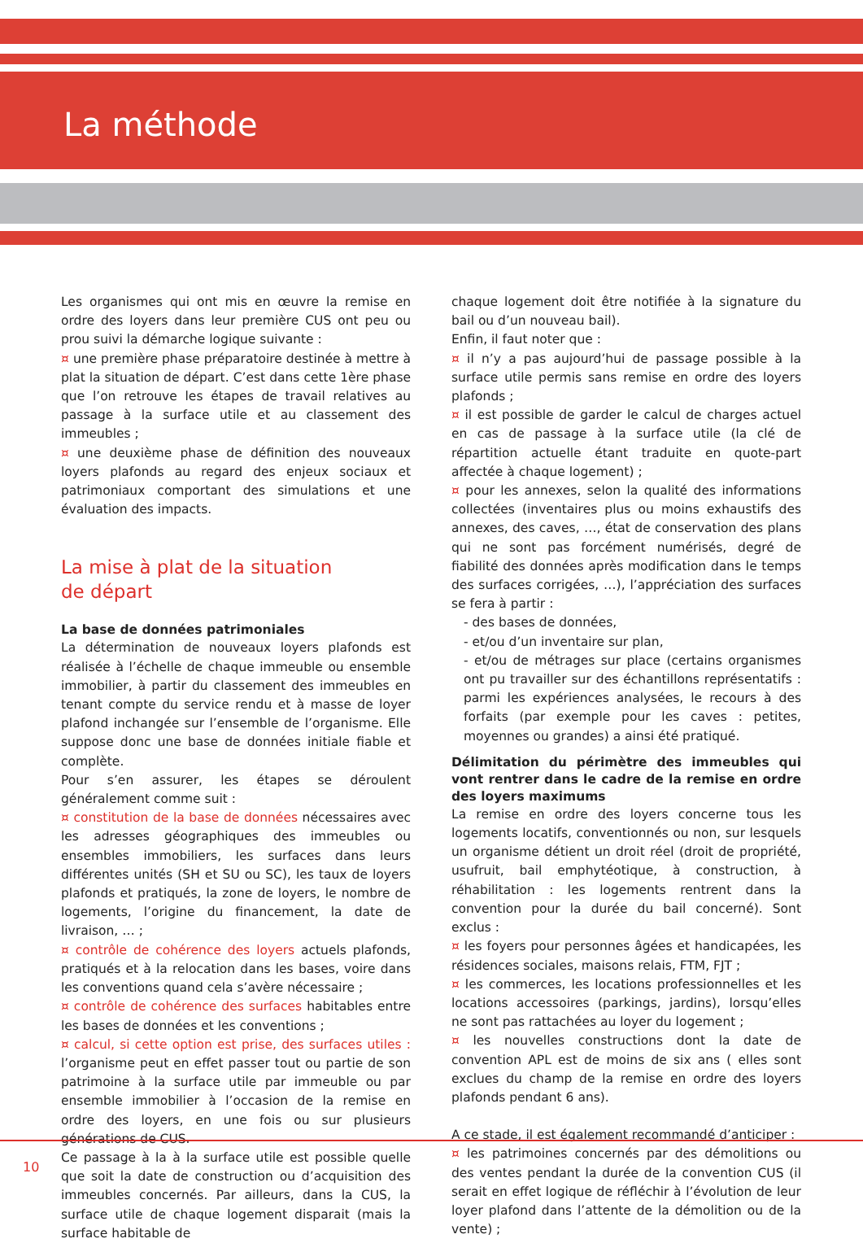La méthode
Les organismes qui ont mis en œuvre la remise en ordre des loyers dans leur première CUS ont peu ou prou suivi la démarche logique suivante :
¤ une première phase préparatoire destinée à mettre à plat la situation de départ. C’est dans cette 1ère phase que l’on retrouve les étapes de travail relatives au passage à la surface utile et au classement des immeubles ;
¤ une deuxième phase de définition des nouveaux loyers plafonds au regard des enjeux sociaux et patrimoniaux comportant des simulations et une évaluation des impacts.
La mise à plat de la situation
de départ
La base de données patrimoniales
La détermination de nouveaux loyers plafonds est réalisée à l’échelle de chaque immeuble ou ensemble immobilier, à partir du classement des immeubles en tenant compte du service rendu et à masse de loyer plafond inchangée sur l’ensemble de l’organisme. Elle suppose donc une base de données initiale fiable et complète.
Pour s’en assurer, les étapes se déroulent généralement comme suit :
¤ constitution de la base de données nécessaires avec les adresses géographiques des immeubles ou ensembles immobiliers, les surfaces dans leurs différentes unités (SH et SU ou SC), les taux de loyers plafonds et pratiqués, la zone de loyers, le nombre de logements, l’origine du financement, la date de livraison, … ;
¤ contrôle de cohérence des loyers actuels plafonds, pratiqués et à la relocation dans les bases, voire dans les conventions quand cela s’avère nécessaire ;
¤ contrôle de cohérence des surfaces habitables entre les bases de données et les conventions ;
¤ calcul, si cette option est prise, des surfaces utiles : l’organisme peut en effet passer tout ou partie de son patrimoine à la surface utile par immeuble ou par ensemble immobilier à l’occasion de la remise en ordre des loyers, en une fois ou sur plusieurs générations de CUS.
Ce passage à la à la surface utile est possible quelle que soit la date de construction ou d’acquisition des immeubles concernés. Par ailleurs, dans la CUS, la surface utile de chaque logement disparait (mais la surface habitable de
chaque logement doit être notifiée à la signature du bail ou d’un nouveau bail).
Enfin, il faut noter que :
¤ il n’y a pas aujourd’hui de passage possible à la surface utile permis sans remise en ordre des loyers plafonds ;
¤ il est possible de garder le calcul de charges actuel en cas de passage à la surface utile (la clé de répartition actuelle étant traduite en quote-part affectée à chaque logement) ;
¤ pour les annexes, selon la qualité des informations collectées (inventaires plus ou moins exhaustifs des annexes, des caves, …, état de conservation des plans qui ne sont pas forcément numérisés, degré de fiabilité des données après modification dans le temps des surfaces corrigées, …), l’appréciation des surfaces se fera à partir :
- des bases de données,
- et/ou d’un inventaire sur plan,
- et/ou de métrages sur place (certains organismes ont pu travailler sur des échantillons représentatifs : parmi les expériences analysées, le recours à des forfaits (par exemple pour les caves : petites, moyennes ou grandes) a ainsi été pratiqué.
Délimitation du périmètre des immeubles qui vont rentrer dans le cadre de la remise en ordre des loyers maximums
La remise en ordre des loyers concerne tous les logements locatifs, conventionnés ou non, sur lesquels un organisme détient un droit réel (droit de propriété, usufruit, bail emphytéotique, à construction, à réhabilitation : les logements rentrent dans la convention pour la durée du bail concerné). Sont exclus :
¤ les foyers pour personnes âgées et handicapées, les résidences sociales, maisons relais, FTM, FJT ;
¤ les commerces, les locations professionnelles et les locations accessoires (parkings, jardins), lorsqu’elles ne sont pas rattachées au loyer du logement ;
¤ les nouvelles constructions dont la date de convention APL est de moins de six ans ( elles sont exclues du champ de la remise en ordre des loyers plafonds pendant 6 ans).
A ce stade, il est également recommandé d’anticiper :
¤ les patrimoines concernés par des démolitions ou des ventes pendant la durée de la convention CUS (il serait en effet logique de réfléchir à l’évolution de leur loyer plafond dans l’attente de la démolition ou de la vente) ;
10